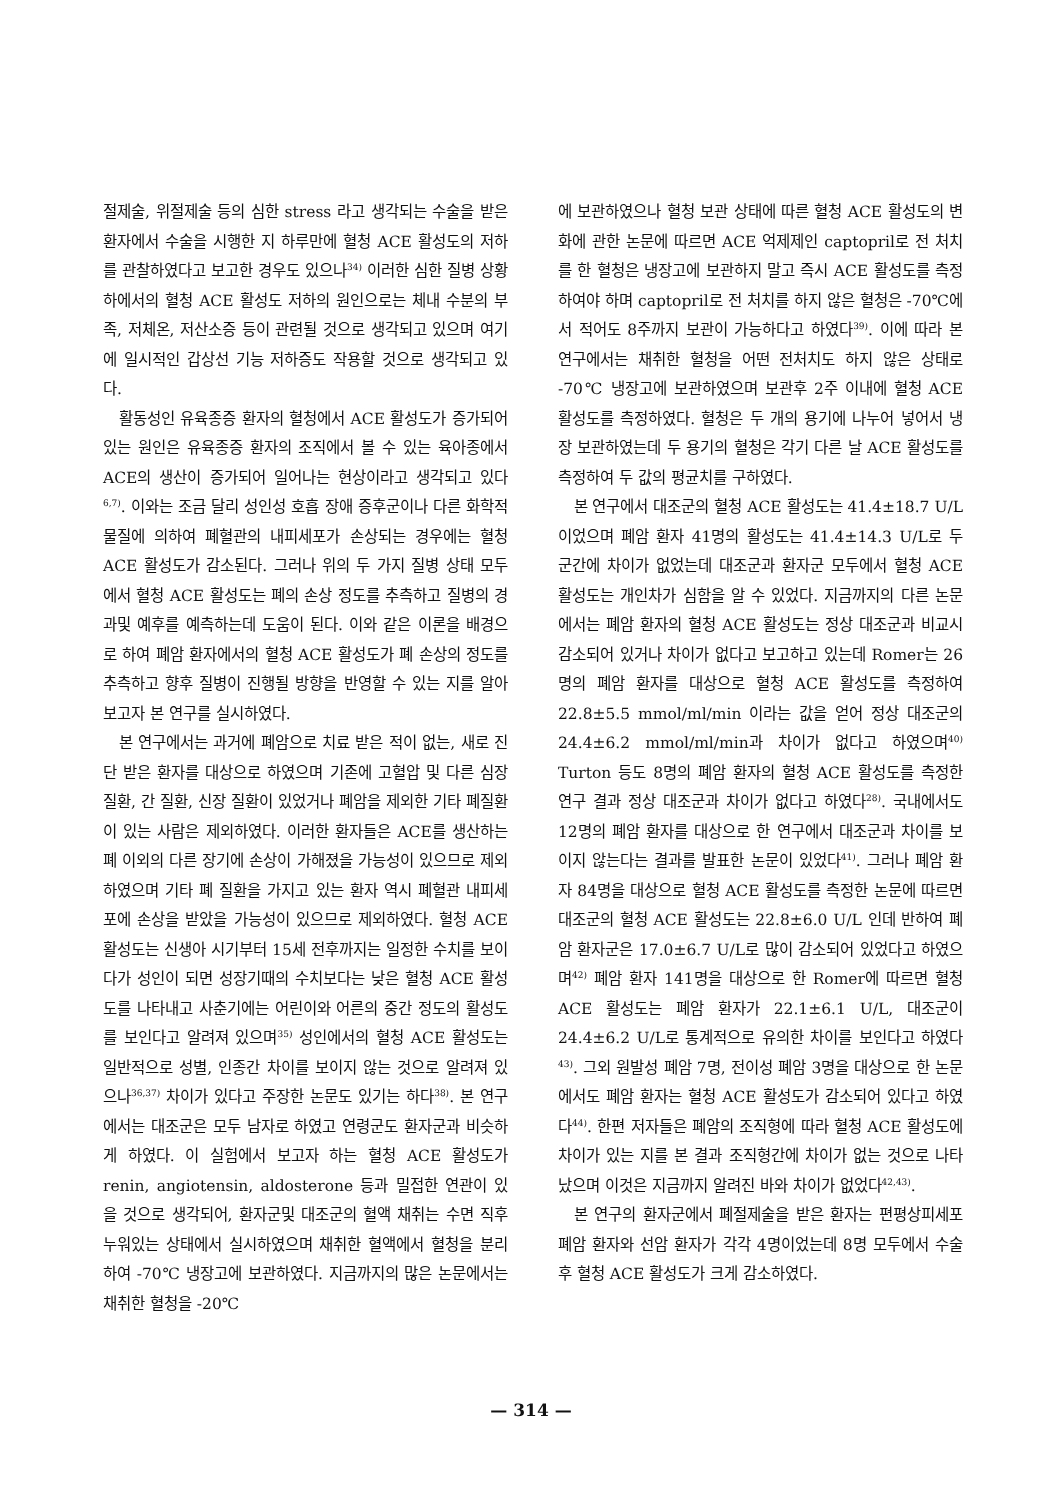절제술, 위절제술 등의 심한 stress 라고 생각되는 수술을 받은 환자에서 수술을 시행한 지 하루만에 혈청 ACE 활성도의 저하를 관찰하였다고 보고한 경우도 있으나<sup>34)</sup> 이러한 심한 질병 상황하에서의 혈청 ACE 활성도 저하의 원인으로는 체내 수분의 부족, 저체온, 저산소증 등이 관련될 것으로 생각되고 있으며 여기에 일시적인 갑상선 기능 저하증도 작용할 것으로 생각되고 있다.
활동성인 유육종증 환자의 혈청에서 ACE 활성도가 증가되어 있는 원인은 유육종증 환자의 조직에서 볼 수 있는 육아종에서 ACE의 생산이 증가되어 일어나는 현상이라고 생각되고 있다<sup>6,7)</sup>. 이와는 조금 달리 성인성 호흡 장애 증후군이나 다른 화학적 물질에 의하여 폐혈관의 내피세포가 손상되는 경우에는 혈청 ACE 활성도가 감소된다. 그러나 위의 두 가지 질병 상태 모두에서 혈청 ACE 활성도는 폐의 손상 정도를 추측하고 질병의 경과및 예후를 예측하는데 도움이 된다. 이와 같은 이론을 배경으로 하여 폐암 환자에서의 혈청 ACE 활성도가 폐 손상의 정도를 추측하고 향후 질병이 진행될 방향을 반영할 수 있는 지를 알아보고자 본 연구를 실시하였다.
본 연구에서는 과거에 폐암으로 치료 받은 적이 없는, 새로 진단 받은 환자를 대상으로 하였으며 기존에 고혈압 및 다른 심장 질환, 간 질환, 신장 질환이 있었거나 폐암을 제외한 기타 폐질환이 있는 사람은 제외하였다. 이러한 환자들은 ACE를 생산하는 폐 이외의 다른 장기에 손상이 가해졌을 가능성이 있으므로 제외하였으며 기타 폐 질환을 가지고 있는 환자 역시 폐혈관 내피세포에 손상을 받았을 가능성이 있으므로 제외하였다. 혈청 ACE 활성도는 신생아 시기부터 15세 전후까지는 일정한 수치를 보이다가 성인이 되면 성장기때의 수치보다는 낮은 혈청 ACE 활성도를 나타내고 사춘기에는 어린이와 어른의 중간 정도의 활성도를 보인다고 알려져 있으며<sup>35)</sup> 성인에서의 혈청 ACE 활성도는 일반적으로 성별, 인종간 차이를 보이지 않는 것으로 알려져 있으나<sup>36,37)</sup> 차이가 있다고 주장한 논문도 있기는 하다<sup>38)</sup>. 본 연구에서는 대조군은 모두 남자로 하였고 연령군도 환자군과 비슷하게 하였다. 이 실험에서 보고자 하는 혈청 ACE 활성도가 renin, angiotensin, aldosterone 등과 밀접한 연관이 있을 것으로 생각되어, 환자군및 대조군의 혈액 채취는 수면 직후 누워있는 상태에서 실시하였으며 채취한 혈액에서 혈청을 분리하여 -70℃ 냉장고에 보관하였다. 지금까지의 많은 논문에서는 채취한 혈청을 -20℃
에 보관하였으나 혈청 보관 상태에 따른 혈청 ACE 활성도의 변화에 관한 논문에 따르면 ACE 억제제인 captopril로 전 처치를 한 혈청은 냉장고에 보관하지 말고 즉시 ACE 활성도를 측정하여야 하며 captopril로 전 처치를 하지 않은 혈청은 -70℃에서 적어도 8주까지 보관이 가능하다고 하였다<sup>39)</sup>. 이에 따라 본 연구에서는 채취한 혈청을 어떤 전처치도 하지 않은 상태로 -70℃ 냉장고에 보관하였으며 보관후 2주 이내에 혈청 ACE 활성도를 측정하였다. 혈청은 두 개의 용기에 나누어 넣어서 냉장 보관하였는데 두 용기의 혈청은 각기 다른 날 ACE 활성도를 측정하여 두 값의 평균치를 구하였다.
본 연구에서 대조군의 혈청 ACE 활성도는 41.4±18.7 U/L 이었으며 폐암 환자 41명의 활성도는 41.4±14.3 U/L로 두 군간에 차이가 없었는데 대조군과 환자군 모두에서 혈청 ACE 활성도는 개인차가 심함을 알 수 있었다. 지금까지의 다른 논문에서는 폐암 환자의 혈청 ACE 활성도는 정상 대조군과 비교시 감소되어 있거나 차이가 없다고 보고하고 있는데 Romer는 26명의 폐암 환자를 대상으로 혈청 ACE 활성도를 측정하여 22.8±5.5 mmol/ml/min 이라는 값을 얻어 정상 대조군의 24.4±6.2 mmol/ml/min과 차이가 없다고 하였으며<sup>40)</sup> Turton 등도 8명의 폐암 환자의 혈청 ACE 활성도를 측정한 연구 결과 정상 대조군과 차이가 없다고 하였다<sup>28)</sup>. 국내에서도 12명의 폐암 환자를 대상으로 한 연구에서 대조군과 차이를 보이지 않는다는 결과를 발표한 논문이 있었다<sup>41)</sup>. 그러나 폐암 환자 84명을 대상으로 혈청 ACE 활성도를 측정한 논문에 따르면 대조군의 혈청 ACE 활성도는 22.8±6.0 U/L 인데 반하여 폐암 환자군은 17.0±6.7 U/L로 많이 감소되어 있었다고 하였으며<sup>42)</sup> 폐암 환자 141명을 대상으로 한 Romer에 따르면 혈청 ACE 활성도는 폐암 환자가 22.1±6.1 U/L, 대조군이 24.4±6.2 U/L로 통계적으로 유의한 차이를 보인다고 하였다<sup>43)</sup>. 그외 원발성 폐암 7명, 전이성 폐암 3명을 대상으로 한 논문에서도 폐암 환자는 혈청 ACE 활성도가 감소되어 있다고 하였다<sup>44)</sup>. 한편 저자들은 폐암의 조직형에 따라 혈청 ACE 활성도에 차이가 있는 지를 본 결과 조직형간에 차이가 없는 것으로 나타났으며 이것은 지금까지 알려진 바와 차이가 없었다<sup>42,43)</sup>.
본 연구의 환자군에서 폐절제술을 받은 환자는 편평상피세포 폐암 환자와 선암 환자가 각각 4명이었는데 8명 모두에서 수술후 혈청 ACE 활성도가 크게 감소하였다.
— 314 —